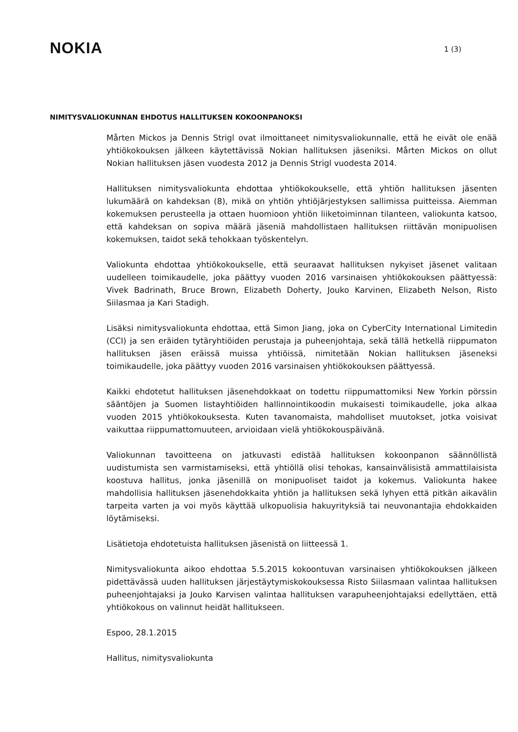NOKIA
1 (3)
NIMITYSVALIOKUNNAN EHDOTUS HALLITUKSEN KOKOONPANOKSI
Mårten Mickos ja Dennis Strigl ovat ilmoittaneet nimitysvaliokunnalle, että he eivät ole enää yhtiökokouksen jälkeen käytettävissä Nokian hallituksen jäseniksi. Mårten Mickos on ollut Nokian hallituksen jäsen vuodesta 2012 ja Dennis Strigl vuodesta 2014.
Hallituksen nimitysvaliokunta ehdottaa yhtiökokoukselle, että yhtiön hallituksen jäsenten lukumäärä on kahdeksan (8), mikä on yhtiön yhtiöjärjestyksen sallimissa puitteissa. Aiemman kokemuksen perusteella ja ottaen huomioon yhtiön liiketoiminnan tilanteen, valiokunta katsoo, että kahdeksan on sopiva määrä jäseniä mahdollistaen hallituksen riittävän monipuolisen kokemuksen, taidot sekä tehokkaan työskentelyn.
Valiokunta ehdottaa yhtiökokoukselle, että seuraavat hallituksen nykyiset jäsenet valitaan uudelleen toimikaudelle, joka päättyy vuoden 2016 varsinaisen yhtiökokouksen päättyessä: Vivek Badrinath, Bruce Brown, Elizabeth Doherty, Jouko Karvinen, Elizabeth Nelson, Risto Siilasmaa ja Kari Stadigh.
Lisäksi nimitysvaliokunta ehdottaa, että Simon Jiang, joka on CyberCity International Limitedin (CCI) ja sen eräiden tytäryhtiöiden perustaja ja puheenjohtaja, sekä tällä hetkellä riippumaton hallituksen jäsen eräissä muissa yhtiöissä, nimitetään Nokian hallituksen jäseneksi toimikaudelle, joka päättyy vuoden 2016 varsinaisen yhtiökokouksen päättyessä.
Kaikki ehdotetut hallituksen jäsenehdokkaat on todettu riippumattomiksi New Yorkin pörssin sääntöjen ja Suomen listayhtiöiden hallinnointikoodin mukaisesti toimikaudelle, joka alkaa vuoden 2015 yhtiökokouksesta. Kuten tavanomaista, mahdolliset muutokset, jotka voisivat vaikuttaa riippumattomuuteen, arvioidaan vielä yhtiökokouspäivänä.
Valiokunnan tavoitteena on jatkuvasti edistää hallituksen kokoonpanon säännöllistä uudistumista sen varmistamiseksi, että yhtiöllä olisi tehokas, kansainvälisistä ammattilaisista koostuva hallitus, jonka jäsenillä on monipuoliset taidot ja kokemus. Valiokunta hakee mahdollisia hallituksen jäsenehdokkaita yhtiön ja hallituksen sekä lyhyen että pitkän aikavälin tarpeita varten ja voi myös käyttää ulkopuolisia hakuyrityksiä tai neuvonantajia ehdokkaiden löytämiseksi.
Lisätietoja ehdotetuista hallituksen jäsenistä on liitteessä 1.
Nimitysvaliokunta aikoo ehdottaa 5.5.2015 kokoontuvan varsinaisen yhtiökokouksen jälkeen pidettävässä uuden hallituksen järjestäytymiskokouksessa Risto Siilasmaan valintaa hallituksen puheenjohtajaksi ja Jouko Karvisen valintaa hallituksen varapuheenjohtajaksi edellyttäen, että yhtiökokous on valinnut heidät hallitukseen.
Espoo, 28.1.2015
Hallitus, nimitysvaliokunta